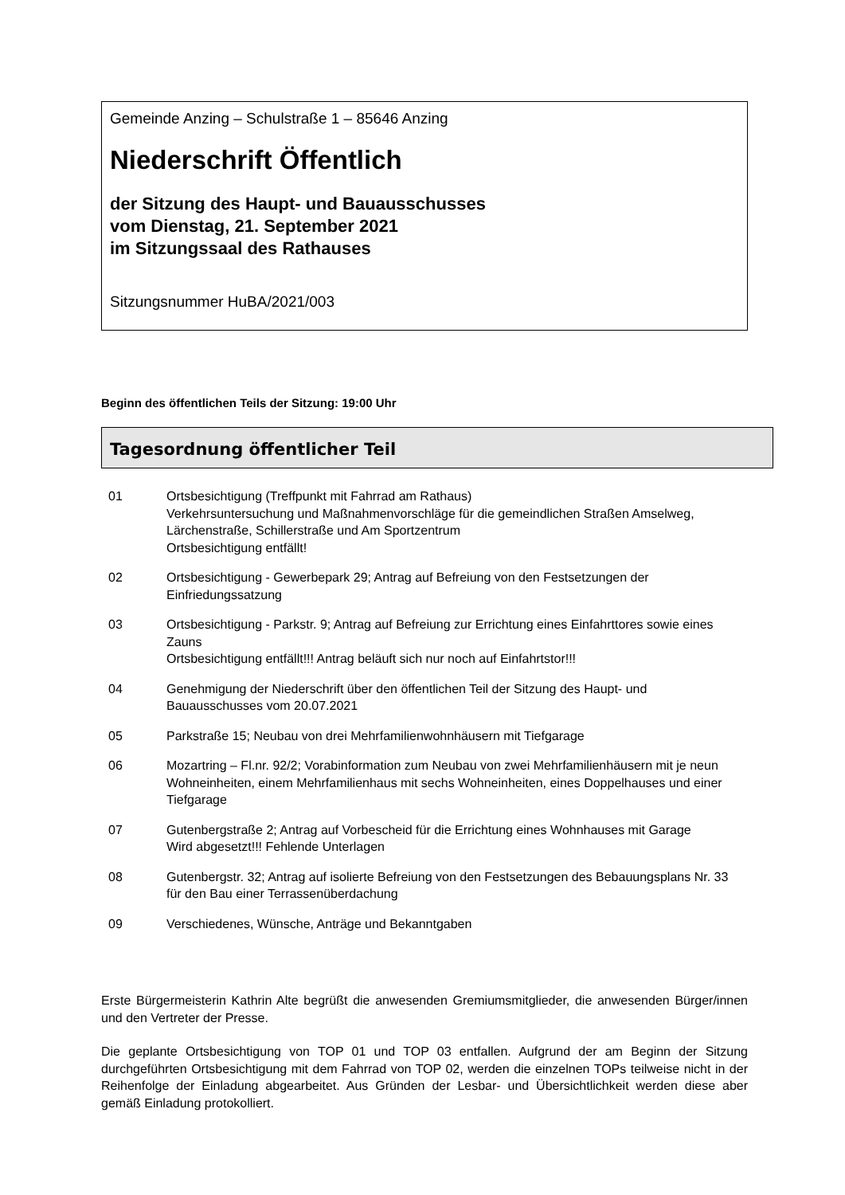Gemeinde Anzing – Schulstraße 1 – 85646 Anzing
Niederschrift Öffentlich
der Sitzung des Haupt- und Bauausschusses
vom Dienstag, 21. September 2021
im Sitzungssaal des Rathauses
Sitzungsnummer HuBA/2021/003
Beginn des öffentlichen Teils der Sitzung: 19:00 Uhr
Tagesordnung öffentlicher Teil
01 Ortsbesichtigung (Treffpunkt mit Fahrrad am Rathaus)
Verkehrsuntersuchung und Maßnahmenvorschläge für die gemeindlichen Straßen Amselweg, Lärchenstraße, Schillerstraße und Am Sportzentrum
Ortsbesichtigung entfällt!
02 Ortsbesichtigung - Gewerbepark 29; Antrag auf Befreiung von den Festsetzungen der Einfriedungssatzung
03 Ortsbesichtigung - Parkstr. 9; Antrag auf Befreiung zur Errichtung eines Einfahrttores sowie eines Zauns
Ortsbesichtigung entfällt!!! Antrag beläuft sich nur noch auf Einfahrtstor!!!
04 Genehmigung der Niederschrift über den öffentlichen Teil der Sitzung des Haupt- und Bauausschusses vom 20.07.2021
05 Parkstraße 15; Neubau von drei Mehrfamilienwohnhäusern mit Tiefgarage
06 Mozartring – Fl.nr. 92/2; Vorabinformation zum Neubau von zwei Mehrfamilienhäusern mit je neun Wohneinheiten, einem Mehrfamilienhaus mit sechs Wohneinheiten, eines Doppelhauses und einer Tiefgarage
07 Gutenbergstraße 2; Antrag auf Vorbescheid für die Errichtung eines Wohnhauses mit Garage
Wird abgesetzt!!! Fehlende Unterlagen
08 Gutenbergstr. 32; Antrag auf isolierte Befreiung von den Festsetzungen des Bebauungsplans Nr. 33 für den Bau einer Terrassenüberdachung
09 Verschiedenes, Wünsche, Anträge und Bekanntgaben
Erste Bürgermeisterin Kathrin Alte begrüßt die anwesenden Gremiumsmitglieder, die anwesenden Bürger/innen und den Vertreter der Presse.
Die geplante Ortsbesichtigung von TOP 01 und TOP 03 entfallen. Aufgrund der am Beginn der Sitzung durchgeführten Ortsbesichtigung mit dem Fahrrad von TOP 02, werden die einzelnen TOPs teilweise nicht in der Reihenfolge der Einladung abgearbeitet. Aus Gründen der Lesbar- und Übersichtlichkeit werden diese aber gemäß Einladung protokolliert.